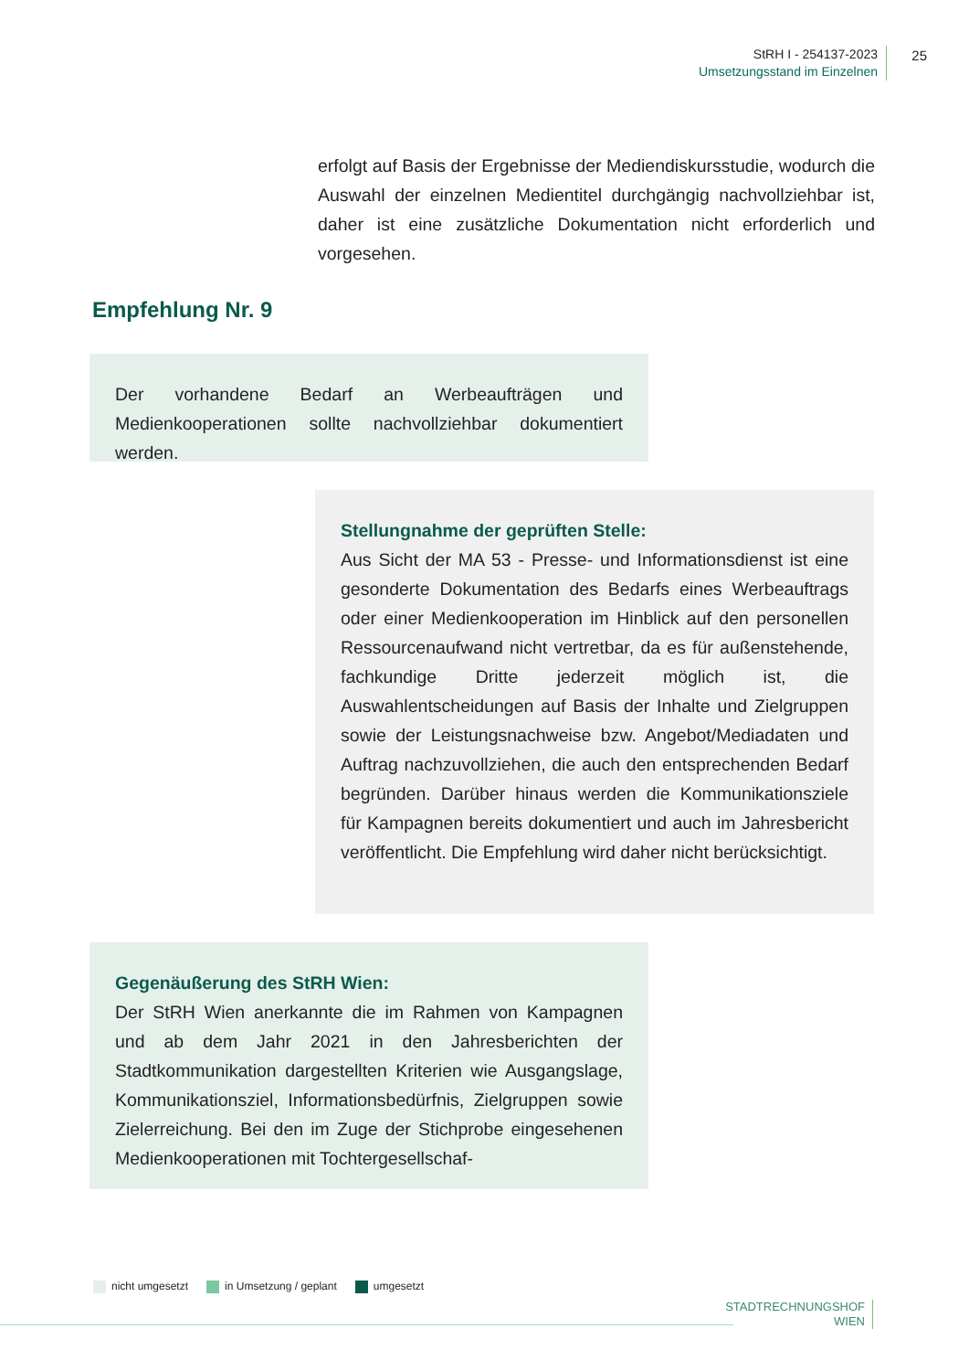StRH I - 254137-2023
Umsetzungsstand im Einzelnen
25
erfolgt auf Basis der Ergebnisse der Mediendiskursstudie, wodurch die Auswahl der einzelnen Medientitel durchgängig nachvollziehbar ist, daher ist eine zusätzliche Dokumentation nicht erforderlich und vorgesehen.
Empfehlung Nr. 9
Der vorhandene Bedarf an Werbeaufträgen und Medienkooperationen sollte nachvollziehbar dokumentiert werden.
Stellungnahme der geprüften Stelle:
Aus Sicht der MA 53 - Presse- und Informationsdienst ist eine gesonderte Dokumentation des Bedarfs eines Werbeauftrags oder einer Medienkooperation im Hinblick auf den personellen Ressourcenaufwand nicht vertretbar, da es für außenstehende, fachkundige Dritte jederzeit möglich ist, die Auswahlentscheidungen auf Basis der Inhalte und Zielgruppen sowie der Leistungsnachweise bzw. Angebot/Mediadaten und Auftrag nachzuvollziehen, die auch den entsprechenden Bedarf begründen. Darüber hinaus werden die Kommunikationsziele für Kampagnen bereits dokumentiert und auch im Jahresbericht veröffentlicht. Die Empfehlung wird daher nicht berücksichtigt.
Gegenäußerung des StRH Wien:
Der StRH Wien anerkannte die im Rahmen von Kampagnen und ab dem Jahr 2021 in den Jahresberichten der Stadtkommunikation dargestellten Kriterien wie Ausgangslage, Kommunikationsziel, Informationsbedürfnis, Zielgruppen sowie Zielerreichung. Bei den im Zuge der Stichprobe eingesehenen Medienkooperationen mit Tochtergesellschaf-
nicht umgesetzt in Umsetzung / geplant umgesetzt
STADTRECHNUNGSHOF
WIEN